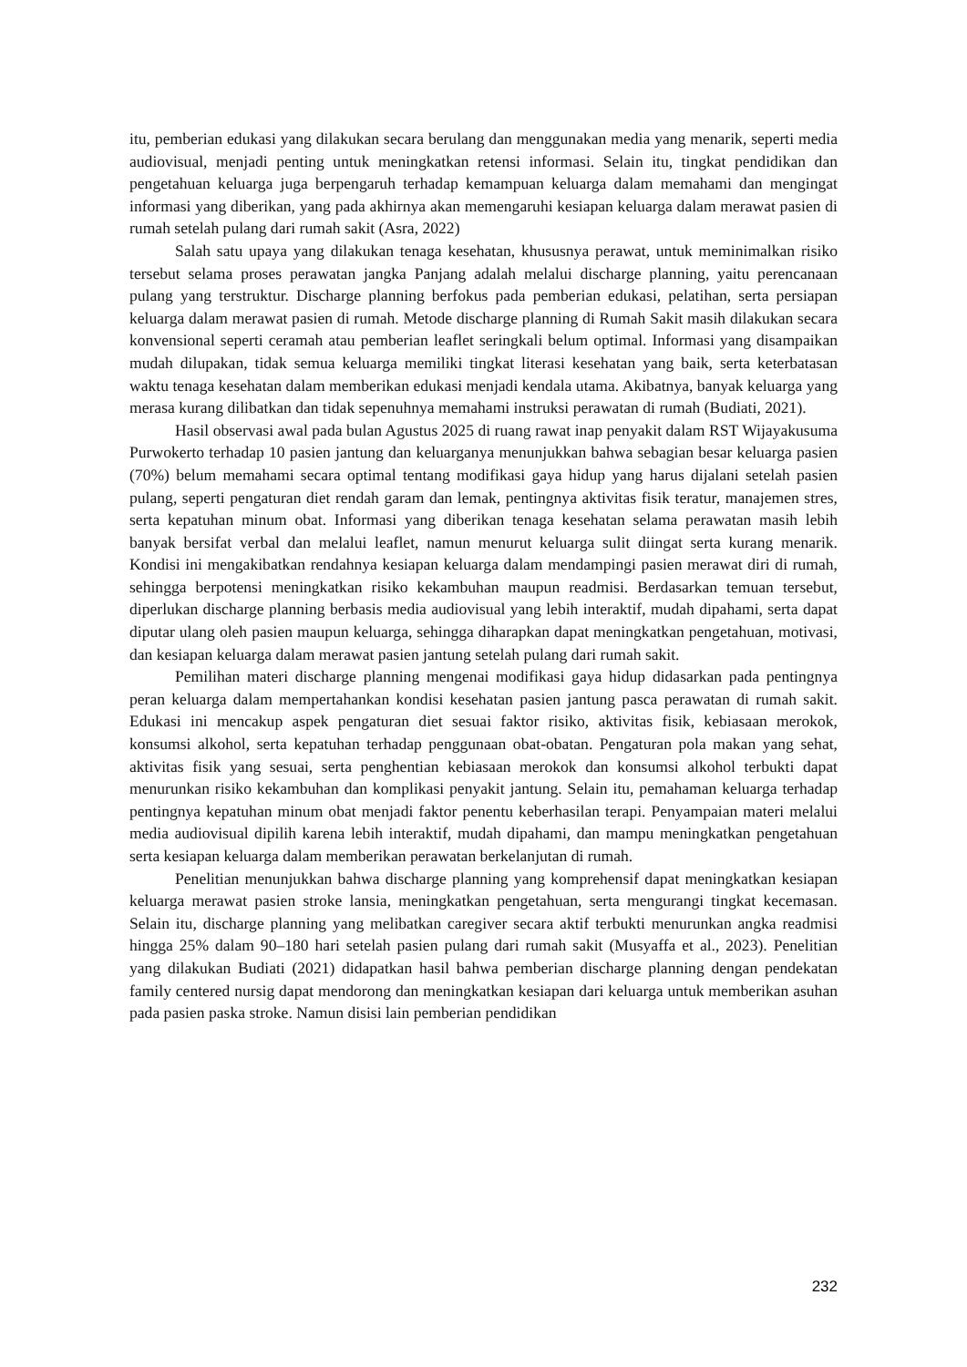itu, pemberian edukasi yang dilakukan secara berulang dan menggunakan media yang menarik, seperti media audiovisual, menjadi penting untuk meningkatkan retensi informasi. Selain itu, tingkat pendidikan dan pengetahuan keluarga juga berpengaruh terhadap kemampuan keluarga dalam memahami dan mengingat informasi yang diberikan, yang pada akhirnya akan memengaruhi kesiapan keluarga dalam merawat pasien di rumah setelah pulang dari rumah sakit (Asra, 2022)
Salah satu upaya yang dilakukan tenaga kesehatan, khususnya perawat, untuk meminimalkan risiko tersebut selama proses perawatan jangka Panjang adalah melalui discharge planning, yaitu perencanaan pulang yang terstruktur. Discharge planning berfokus pada pemberian edukasi, pelatihan, serta persiapan keluarga dalam merawat pasien di rumah. Metode discharge planning di Rumah Sakit masih dilakukan secara konvensional seperti ceramah atau pemberian leaflet seringkali belum optimal. Informasi yang disampaikan mudah dilupakan, tidak semua keluarga memiliki tingkat literasi kesehatan yang baik, serta keterbatasan waktu tenaga kesehatan dalam memberikan edukasi menjadi kendala utama. Akibatnya, banyak keluarga yang merasa kurang dilibatkan dan tidak sepenuhnya memahami instruksi perawatan di rumah (Budiati, 2021).
Hasil observasi awal pada bulan Agustus 2025 di ruang rawat inap penyakit dalam RST Wijayakusuma Purwokerto terhadap 10 pasien jantung dan keluarganya menunjukkan bahwa sebagian besar keluarga pasien (70%) belum memahami secara optimal tentang modifikasi gaya hidup yang harus dijalani setelah pasien pulang, seperti pengaturan diet rendah garam dan lemak, pentingnya aktivitas fisik teratur, manajemen stres, serta kepatuhan minum obat. Informasi yang diberikan tenaga kesehatan selama perawatan masih lebih banyak bersifat verbal dan melalui leaflet, namun menurut keluarga sulit diingat serta kurang menarik. Kondisi ini mengakibatkan rendahnya kesiapan keluarga dalam mendampingi pasien merawat diri di rumah, sehingga berpotensi meningkatkan risiko kekambuhan maupun readmisi. Berdasarkan temuan tersebut, diperlukan discharge planning berbasis media audiovisual yang lebih interaktif, mudah dipahami, serta dapat diputar ulang oleh pasien maupun keluarga, sehingga diharapkan dapat meningkatkan pengetahuan, motivasi, dan kesiapan keluarga dalam merawat pasien jantung setelah pulang dari rumah sakit.
Pemilihan materi discharge planning mengenai modifikasi gaya hidup didasarkan pada pentingnya peran keluarga dalam mempertahankan kondisi kesehatan pasien jantung pasca perawatan di rumah sakit. Edukasi ini mencakup aspek pengaturan diet sesuai faktor risiko, aktivitas fisik, kebiasaan merokok, konsumsi alkohol, serta kepatuhan terhadap penggunaan obat-obatan. Pengaturan pola makan yang sehat, aktivitas fisik yang sesuai, serta penghentian kebiasaan merokok dan konsumsi alkohol terbukti dapat menurunkan risiko kekambuhan dan komplikasi penyakit jantung. Selain itu, pemahaman keluarga terhadap pentingnya kepatuhan minum obat menjadi faktor penentu keberhasilan terapi. Penyampaian materi melalui media audiovisual dipilih karena lebih interaktif, mudah dipahami, dan mampu meningkatkan pengetahuan serta kesiapan keluarga dalam memberikan perawatan berkelanjutan di rumah.
Penelitian menunjukkan bahwa discharge planning yang komprehensif dapat meningkatkan kesiapan keluarga merawat pasien stroke lansia, meningkatkan pengetahuan, serta mengurangi tingkat kecemasan. Selain itu, discharge planning yang melibatkan caregiver secara aktif terbukti menurunkan angka readmisi hingga 25% dalam 90–180 hari setelah pasien pulang dari rumah sakit (Musyaffa et al., 2023). Penelitian yang dilakukan Budiati (2021) didapatkan hasil bahwa pemberian discharge planning dengan pendekatan family centered nursig dapat mendorong dan meningkatkan kesiapan dari keluarga untuk memberikan asuhan pada pasien paska stroke. Namun disisi lain pemberian pendidikan
232